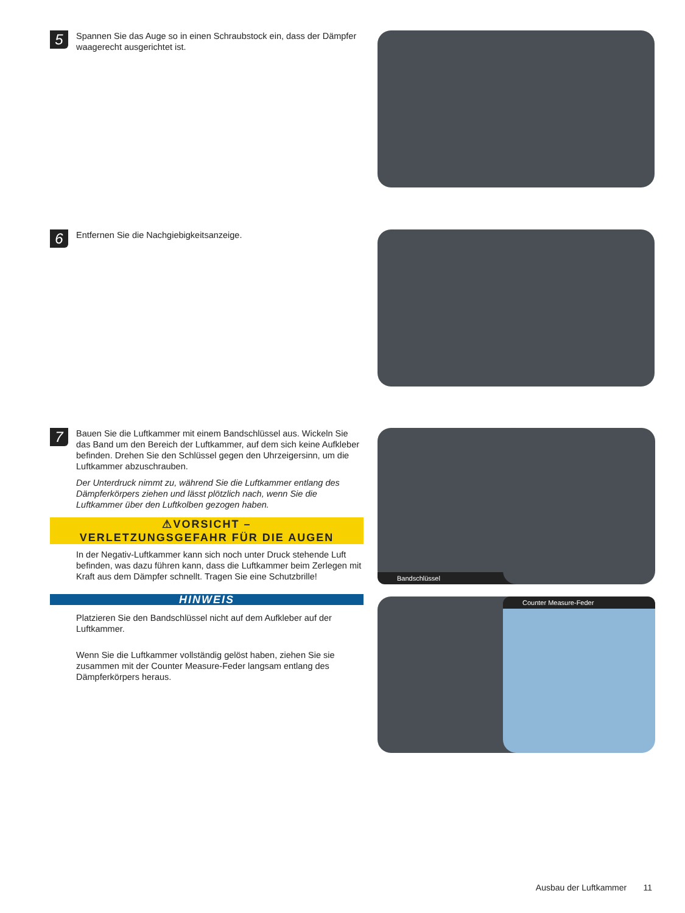5
Spannen Sie das Auge so in einen Schraubstock ein, dass der Dämpfer waagerecht ausgerichtet ist.
6
Entfernen Sie die Nachgiebigkeitsanzeige.
7
Bauen Sie die Luftkammer mit einem Bandschlüssel aus. Wickeln Sie das Band um den Bereich der Luftkammer, auf dem sich keine Aufkleber befinden. Drehen Sie den Schlüssel gegen den Uhrzeigersinn, um die Luftkammer abzuschrauben.
Der Unterdruck nimmt zu, während Sie die Luftkammer entlang des Dämpferkörpers ziehen und lässt plötzlich nach, wenn Sie die Luftkammer über den Luftkolben gezogen haben.
⚠VORSICHT –
VERLETZUNGSGEFAHR FÜR DIE AUGEN
In der Negativ-Luftkammer kann sich noch unter Druck stehende Luft befinden, was dazu führen kann, dass die Luftkammer beim Zerlegen mit Kraft aus dem Dämpfer schnellt. Tragen Sie eine Schutzbrille!
HINWEIS
Platzieren Sie den Bandschlüssel nicht auf dem Aufkleber auf der Luftkammer.
Wenn Sie die Luftkammer vollständig gelöst haben, ziehen Sie sie zusammen mit der Counter Measure-Feder langsam entlang des Dämpferkörpers heraus.
Bandschlüssel
Counter Measure-Feder
Ausbau der Luftkammer 11